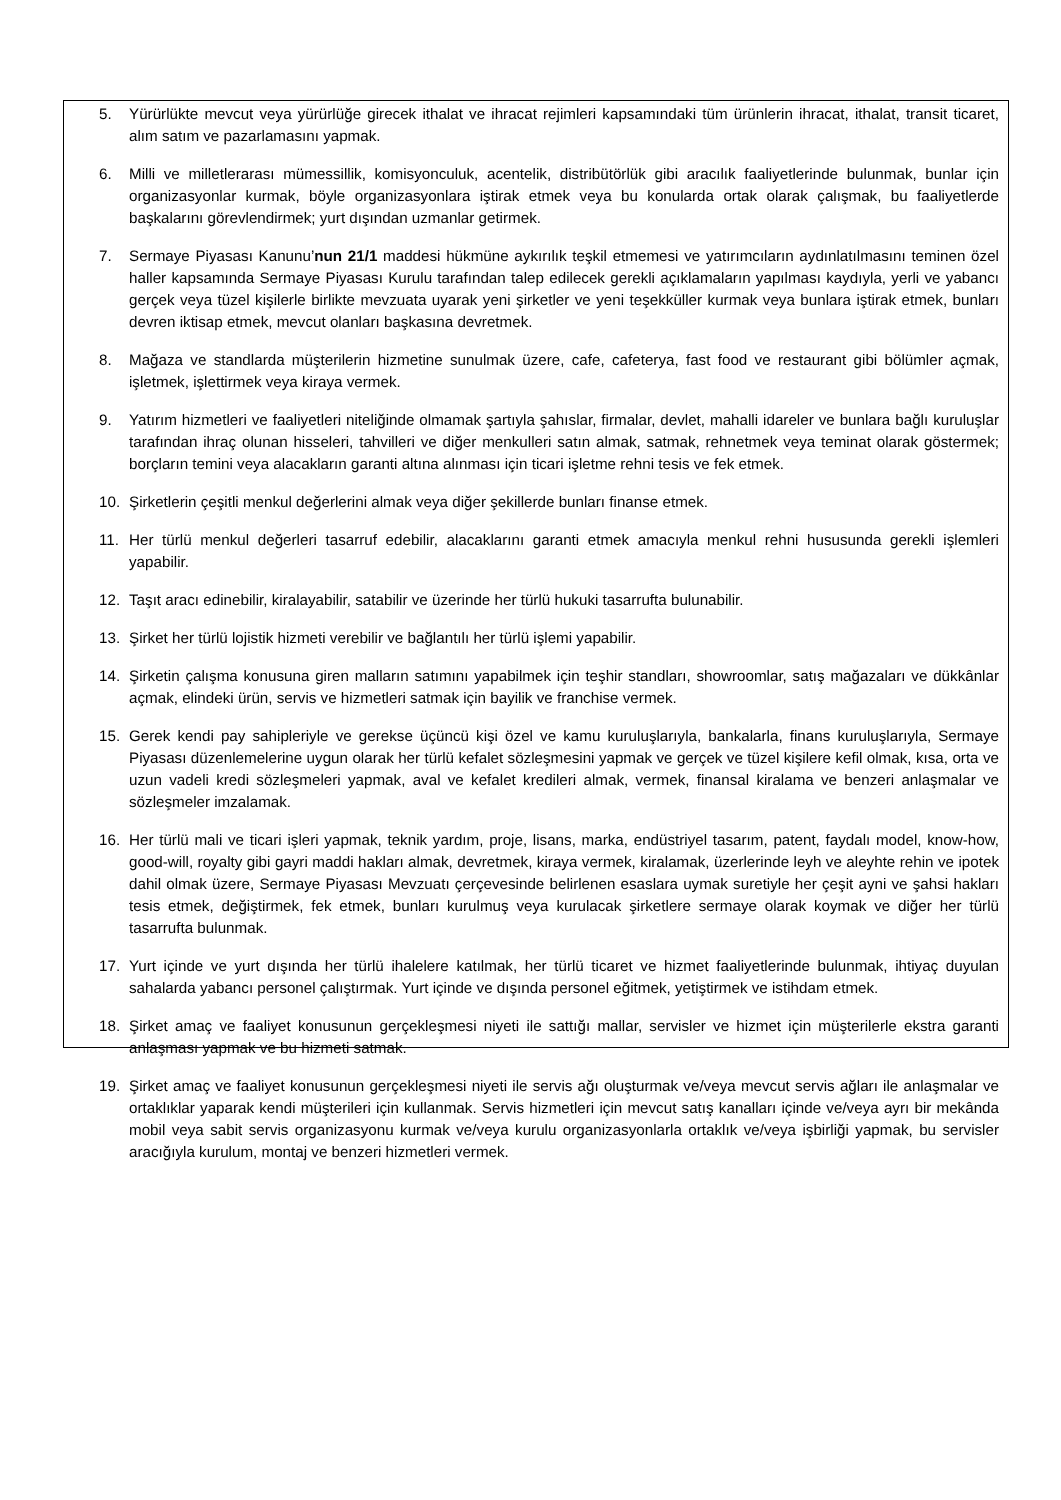5. Yürürlükte mevcut veya yürürlüğe girecek ithalat ve ihracat rejimleri kapsamındaki tüm ürünlerin ihracat, ithalat, transit ticaret, alım satım ve pazarlamasını yapmak.
6. Milli ve milletlerarası mümessillik, komisyonculuk, acentelik, distribütörlük gibi aracılık faaliyetlerinde bulunmak, bunlar için organizasyonlar kurmak, böyle organizasyonlara iştirak etmek veya bu konularda ortak olarak çalışmak, bu faaliyetlerde başkalarını görevlendirmek; yurt dışından uzmanlar getirmek.
7. Sermaye Piyasası Kanunu’nun 21/1 maddesi hükmüne aykırılık teşkil etmemesi ve yatırımcıların aydınlatılmasını teminen özel haller kapsamında Sermaye Piyasası Kurulu tarafından talep edilecek gerekli açıklamaların yapılması kaydıyla, yerli ve yabancı gerçek veya tüzel kişilerle birlikte mevzuata uyarak yeni şirketler ve yeni teşekküller kurmak veya bunlara iştirak etmek, bunları devren iktisap etmek, mevcut olanları başkasına devretmek.
8. Mağaza ve standlarda müşterilerin hizmetine sunulmak üzere, cafe, cafeterya, fast food ve restaurant gibi bölümler açmak, işletmek, işlettirmek veya kiraya vermek.
9. Yatırım hizmetleri ve faaliyetleri niteliğinde olmamak şartıyla şahıslar, firmalar, devlet, mahalli idareler ve bunlara bağlı kuruluşlar tarafından ihraç olunan hisseleri, tahvilleri ve diğer menkulleri satın almak, satmak, rehnetmek veya teminat olarak göstermek; borçların temini veya alacakların garanti altına alınması için ticari işletme rehni tesis ve fek etmek.
10. Şirketlerin çeşitli menkul değerlerini almak veya diğer şekillerde bunları finanse etmek.
11. Her türlü menkul değerleri tasarruf edebilir, alacaklarını garanti etmek amacıyla menkul rehni hususunda gerekli işlemleri yapabilir.
12. Taşıt aracı edinebilir, kiralayabilir, satabilir ve üzerinde her türlü hukuki tasarrufta bulunabilir.
13. Şirket her türlü lojistik hizmeti verebilir ve bağlantılı her türlü işlemi yapabilir.
14. Şirketin çalışma konusuna giren malların satımını yapabilmek için teşhir standları, showroomlar, satış mağazaları ve dükkânlar açmak, elindeki ürün, servis ve hizmetleri satmak için bayilik ve franchise vermek.
15. Gerek kendi pay sahipleriyle ve gerekse üçüncü kişi özel ve kamu kuruluşlarıyla, bankalarla, finans kuruluşlarıyla, Sermaye Piyasası düzenlemelerine uygun olarak her türlü kefalet sözleşmesini yapmak ve gerçek ve tüzel kişilere kefil olmak, kısa, orta ve uzun vadeli kredi sözleşmeleri yapmak, aval ve kefalet kredileri almak, vermek, finansal kiralama ve benzeri anlaşmalar ve sözleşmeler imzalamak.
16. Her türlü mali ve ticari işleri yapmak, teknik yardım, proje, lisans, marka, endüstriyel tasarım, patent, faydalı model, know-how, good-will, royalty gibi gayri maddi hakları almak, devretmek, kiraya vermek, kiralamak, üzerlerinde leyh ve aleyhte rehin ve ipotek dahil olmak üzere, Sermaye Piyasası Mevzuatı çerçevesinde belirlenen esaslara uymak suretiyle her çeşit ayni ve şahsi hakları tesis etmek, değiştirmek, fek etmek, bunları kurulmuş veya kurulacak şirketlere sermaye olarak koymak ve diğer her türlü tasarrufta bulunmak.
17. Yurt içinde ve yurt dışında her türlü ihalelere katılmak, her türlü ticaret ve hizmet faaliyetlerinde bulunmak, ihtiyaç duyulan sahalarda yabancı personel çalıştırmak. Yurt içinde ve dışında personel eğitmek, yetiştirmek ve istihdam etmek.
18. Şirket amaç ve faaliyet konusunun gerçekleşmesi niyeti ile sattığı mallar, servisler ve hizmet için müşterilerle ekstra garanti anlaşması yapmak ve bu hizmeti satmak.
19. Şirket amaç ve faaliyet konusunun gerçekleşmesi niyeti ile servis ağı oluşturmak ve/veya mevcut servis ağları ile anlaşmalar ve ortaklıklar yaparak kendi müşterileri için kullanmak. Servis hizmetleri için mevcut satış kanalları içinde ve/veya ayrı bir mekânda mobil veya sabit servis organizasyonu kurmak ve/veya kurulu organizasyonlarla ortaklık ve/veya işbirliği yapmak, bu servisler aracığıyla kurulum, montaj ve benzeri hizmetleri vermek.